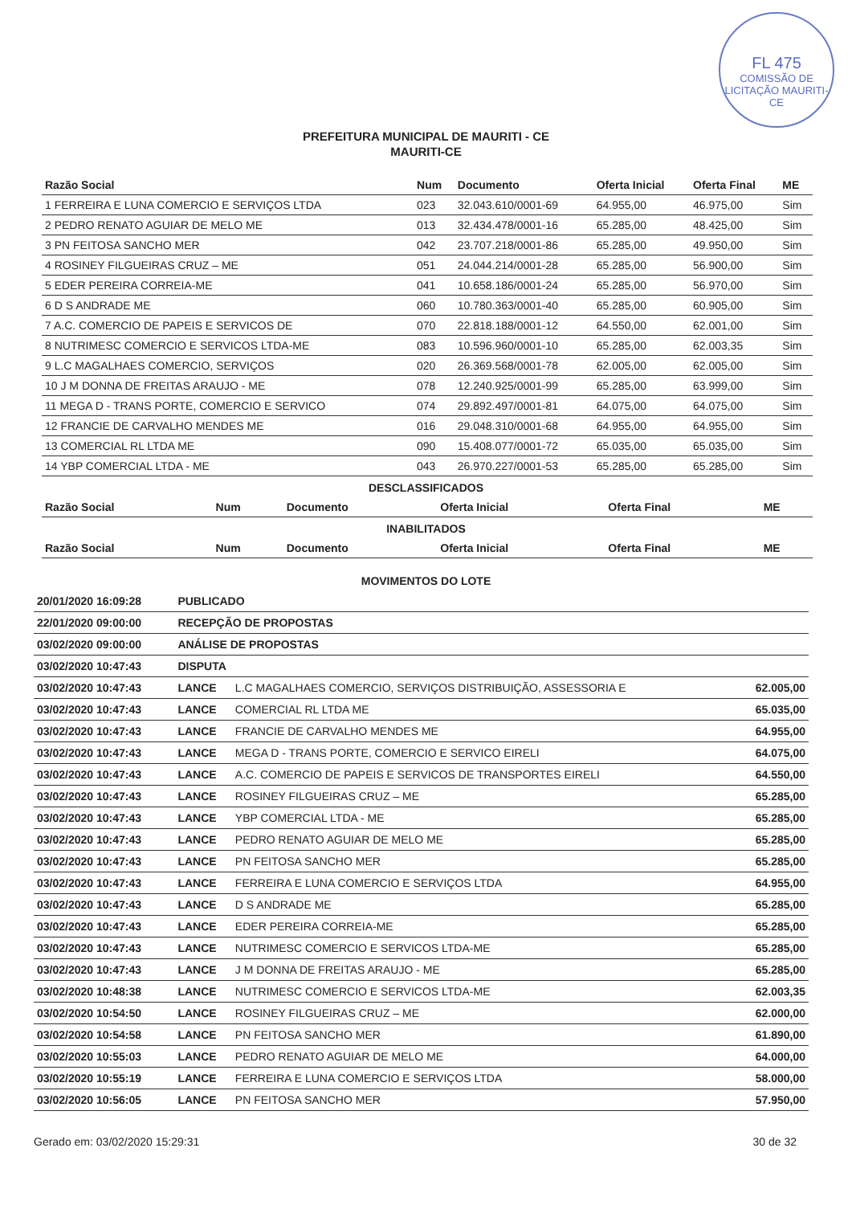FL 475
COMISSÃO DE LICITAÇÃO MAURITI-CE
PREFEITURA MUNICIPAL DE MAURITI - CE
MAURITI-CE
| Razão Social | Num | Documento | Oferta Inicial | Oferta Final | ME |
| --- | --- | --- | --- | --- | --- |
| 1 FERREIRA E LUNA COMERCIO E SERVIÇOS LTDA | 023 | 32.043.610/0001-69 | 64.955,00 | 46.975,00 | Sim |
| 2 PEDRO RENATO AGUIAR DE MELO ME | 013 | 32.434.478/0001-16 | 65.285,00 | 48.425,00 | Sim |
| 3 PN FEITOSA SANCHO MER | 042 | 23.707.218/0001-86 | 65.285,00 | 49.950,00 | Sim |
| 4 ROSINEY FILGUEIRAS CRUZ – ME | 051 | 24.044.214/0001-28 | 65.285,00 | 56.900,00 | Sim |
| 5 EDER PEREIRA CORREIA-ME | 041 | 10.658.186/0001-24 | 65.285,00 | 56.970,00 | Sim |
| 6 D S ANDRADE ME | 060 | 10.780.363/0001-40 | 65.285,00 | 60.905,00 | Sim |
| 7 A.C. COMERCIO DE PAPEIS E SERVICOS DE | 070 | 22.818.188/0001-12 | 64.550,00 | 62.001,00 | Sim |
| 8 NUTRIMESC COMERCIO E SERVICOS LTDA-ME | 083 | 10.596.960/0001-10 | 65.285,00 | 62.003,35 | Sim |
| 9 L.C MAGALHAES COMERCIO, SERVIÇOS | 020 | 26.369.568/0001-78 | 62.005,00 | 62.005,00 | Sim |
| 10 J M DONNA DE FREITAS ARAUJO - ME | 078 | 12.240.925/0001-99 | 65.285,00 | 63.999,00 | Sim |
| 11 MEGA D - TRANS PORTE, COMERCIO E SERVICO | 074 | 29.892.497/0001-81 | 64.075,00 | 64.075,00 | Sim |
| 12 FRANCIE DE CARVALHO MENDES ME | 016 | 29.048.310/0001-68 | 64.955,00 | 64.955,00 | Sim |
| 13 COMERCIAL RL LTDA ME | 090 | 15.408.077/0001-72 | 65.035,00 | 65.035,00 | Sim |
| 14 YBP COMERCIAL LTDA - ME | 043 | 26.970.227/0001-53 | 65.285,00 | 65.285,00 | Sim |
DESCLASSIFICADOS
| Razão Social | Num | Documento | Oferta Inicial | Oferta Final | ME |
| --- | --- | --- | --- | --- | --- |
INABILITADOS
| Razão Social | Num | Documento | Oferta Inicial | Oferta Final | ME |
| --- | --- | --- | --- | --- | --- |
MOVIMENTOS DO LOTE
| 20/01/2020 16:09:28 | PUBLICADO | | |
| 22/01/2020 09:00:00 | RECEPÇÃO DE PROPOSTAS | | |
| 03/02/2020 09:00:00 | ANÁLISE DE PROPOSTAS | | |
| 03/02/2020 10:47:43 | DISPUTA | | |
| 03/02/2020 10:47:43 | LANCE | L.C MAGALHAES COMERCIO, SERVIÇOS DISTRIBUIÇÃO, ASSESSORIA E | 62.005,00 |
| 03/02/2020 10:47:43 | LANCE | COMERCIAL RL LTDA ME | 65.035,00 |
| 03/02/2020 10:47:43 | LANCE | FRANCIE DE CARVALHO MENDES ME | 64.955,00 |
| 03/02/2020 10:47:43 | LANCE | MEGA D - TRANS PORTE, COMERCIO E SERVICO EIRELI | 64.075,00 |
| 03/02/2020 10:47:43 | LANCE | A.C. COMERCIO DE PAPEIS E SERVICOS DE TRANSPORTES EIRELI | 64.550,00 |
| 03/02/2020 10:47:43 | LANCE | ROSINEY FILGUEIRAS CRUZ – ME | 65.285,00 |
| 03/02/2020 10:47:43 | LANCE | YBP COMERCIAL LTDA - ME | 65.285,00 |
| 03/02/2020 10:47:43 | LANCE | PEDRO RENATO AGUIAR DE MELO ME | 65.285,00 |
| 03/02/2020 10:47:43 | LANCE | PN FEITOSA SANCHO MER | 65.285,00 |
| 03/02/2020 10:47:43 | LANCE | FERREIRA E LUNA COMERCIO E SERVIÇOS LTDA | 64.955,00 |
| 03/02/2020 10:47:43 | LANCE | D S ANDRADE ME | 65.285,00 |
| 03/02/2020 10:47:43 | LANCE | EDER PEREIRA CORREIA-ME | 65.285,00 |
| 03/02/2020 10:47:43 | LANCE | NUTRIMESC COMERCIO E SERVICOS LTDA-ME | 65.285,00 |
| 03/02/2020 10:47:43 | LANCE | J M DONNA DE FREITAS ARAUJO - ME | 65.285,00 |
| 03/02/2020 10:48:38 | LANCE | NUTRIMESC COMERCIO E SERVICOS LTDA-ME | 62.003,35 |
| 03/02/2020 10:54:50 | LANCE | ROSINEY FILGUEIRAS CRUZ – ME | 62.000,00 |
| 03/02/2020 10:54:58 | LANCE | PN FEITOSA SANCHO MER | 61.890,00 |
| 03/02/2020 10:55:03 | LANCE | PEDRO RENATO AGUIAR DE MELO ME | 64.000,00 |
| 03/02/2020 10:55:19 | LANCE | FERREIRA E LUNA COMERCIO E SERVIÇOS LTDA | 58.000,00 |
| 03/02/2020 10:56:05 | LANCE | PN FEITOSA SANCHO MER | 57.950,00 |
Gerado em: 03/02/2020 15:29:31 30 de 32